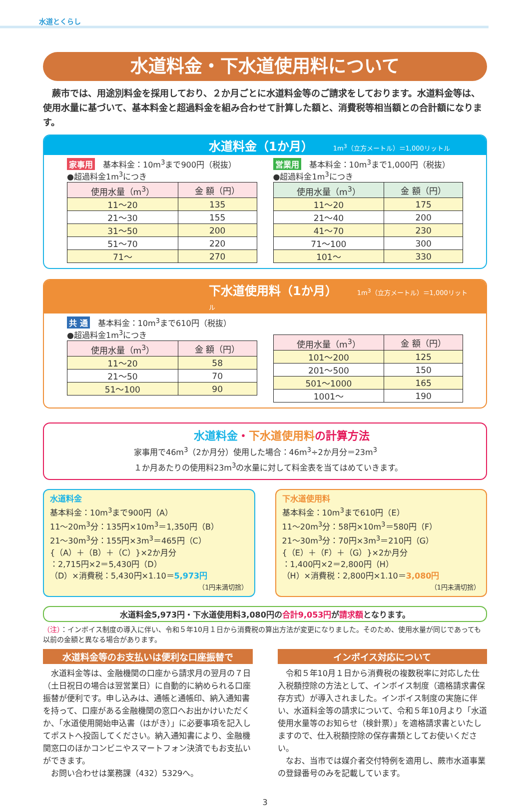水道とくらし
水道料金・下水道使用料について
　蕨市では、用途別料金を採用しており、２か月ごとに水道料金等のご請求をしております。水道料金等は、使用水量に基づいて、基本料金と超過料金を組み合わせて計算した額と、消費税等相当額との合計額になります。
水道料金（1か月） 1m<sup>3</sup>（立方メートル）＝1,000リットル
家事用 基本料金：10m<sup>3</sup>まで900円（税抜）
●超過料金1m<sup>3</sup>につき
| 使用水量（m<sup>3</sup>） | 金 額（円） |
| --- | --- |
| 11～20 | 135 |
| 21～30 | 155 |
| 31～50 | 200 |
| 51～70 | 220 |
| 71～ | 270 |
営業用 基本料金：10m<sup>3</sup>まで1,000円（税抜）
●超過料金1m<sup>3</sup>につき
| 使用水量（m<sup>3</sup>） | 金 額（円） |
| --- | --- |
| 11～20 | 175 |
| 21～40 | 200 |
| 41～70 | 230 |
| 71～100 | 300 |
| 101～ | 330 |
下水道使用料（1か月） 1m<sup>3</sup>（立方メートル）＝1,000リットル
共 通 基本料金：10m<sup>3</sup>まで610円（税抜）
●超過料金1m<sup>3</sup>につき
| 使用水量（m<sup>3</sup>） | 金 額（円） |
| --- | --- |
| 11～20 | 58 |
| 21～50 | 70 |
| 51～100 | 90 |
| 使用水量（m<sup>3</sup>） | 金 額（円） |
| --- | --- |
| 101～200 | 125 |
| 201～500 | 150 |
| 501～1000 | 165 |
| 1001～ | 190 |
水道料金・下水道使用料の計算方法
家事用で46m<sup>3</sup>（2か月分）使用した場合：46m<sup>3</sup>÷2か月分＝23m<sup>3</sup>
１か月あたりの使用料23m<sup>3</sup>の水量に対して料金表を当てはめていきます。
水道料金
基本料金：10m<sup>3</sup>まで900円（A）
11～20m<sup>3</sup>分：135円×10m<sup>3</sup>＝1,350円（B）
21～30m<sup>3</sup>分：155円×3m<sup>3</sup>＝465円（C）
{（A）＋（B）＋（C）}×2か月分
：2,715円×2＝5,430円（D）
（D）×消費税：5,430円×1.10＝5,973円
（1円未満切捨）
下水道使用料
基本料金：10m<sup>3</sup>まで610円（E）
11～20m<sup>3</sup>分：58円×10m<sup>3</sup>＝580円（F）
21～30m<sup>3</sup>分：70円×3m<sup>3</sup>＝210円（G）
{（E）＋（F）＋（G）}×2か月分
：1,400円×2＝2,800円（H）
（H）×消費税：2,800円×1.10＝3,080円
（1円未満切捨）
水道料金5,973円・下水道使用料3,080円の合計9,053円が請求額となります。
（注）：インボイス制度の導入に伴い、令和５年10月１日から消費税の算出方法が変更になりました。そのため、使用水量が同じであっても以前の金額と異なる場合があります。
水道料金等のお支払いは便利な口座振替で
　水道料金等は、金融機関の口座から請求月の翌月の７日（土日祝日の場合は翌営業日）に自動的に納められる口座振替が便利です。申し込みは、通帳と通帳印、納入通知書を持って、口座がある金融機関の窓口へお出かけいただくか、「水道使用開始申込書（はがき）」に必要事項を記入してポストへ投函してください。納入通知書により、金融機関窓口のほかコンビニやスマートフォン決済でもお支払いができます。
　お問い合わせは業務課（432）5329へ。
インボイス対応について
　令和５年10月１日から消費税の複数税率に対応した仕入税額控除の方法として、インボイス制度（適格請求書保存方式）が導入されました。インボイス制度の実施に伴い、水道料金等の請求について、令和５年10月より「水道使用水量等のお知らせ（検針票）」を適格請求書といたしますので、仕入税額控除の保存書類としてお使いください。
　なお、当市では媒介者交付特例を適用し、蕨市水道事業の登録番号のみを記載しています。
3